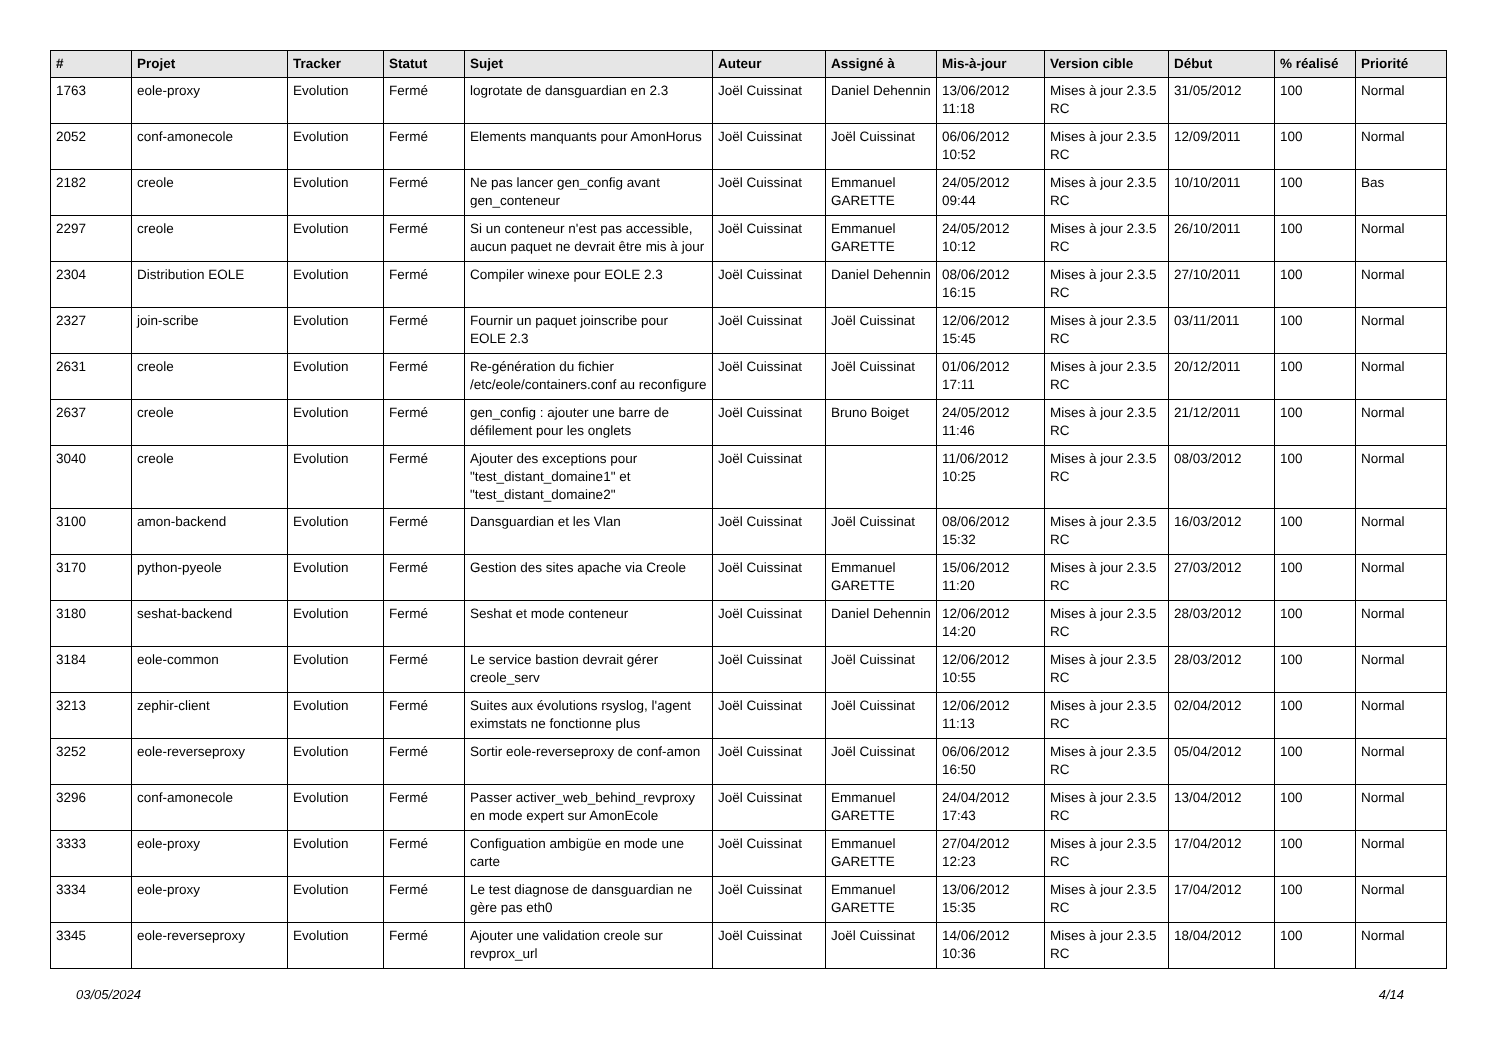| # | Projet | Tracker | Statut | Sujet | Auteur | Assigné à | Mis-à-jour | Version cible | Début | % réalisé | Priorité |
| --- | --- | --- | --- | --- | --- | --- | --- | --- | --- | --- | --- |
| 1763 | eole-proxy | Evolution | Fermé | logrotate de dansguardian en 2.3 | Joël Cuissinat | Daniel Dehennin | 13/06/2012 11:18 | Mises à jour 2.3.5 RC | 31/05/2012 | 100 | Normal |
| 2052 | conf-amonecole | Evolution | Fermé | Elements manquants pour AmonHorus | Joël Cuissinat | Joël Cuissinat | 06/06/2012 10:52 | Mises à jour 2.3.5 RC | 12/09/2011 | 100 | Normal |
| 2182 | creole | Evolution | Fermé | Ne pas lancer gen_config avant gen_conteneur | Joël Cuissinat | Emmanuel GARETTE | 24/05/2012 09:44 | Mises à jour 2.3.5 RC | 10/10/2011 | 100 | Bas |
| 2297 | creole | Evolution | Fermé | Si un conteneur n'est pas accessible, aucun paquet ne devrait être mis à jour | Joël Cuissinat | Emmanuel GARETTE | 24/05/2012 10:12 | Mises à jour 2.3.5 RC | 26/10/2011 | 100 | Normal |
| 2304 | Distribution EOLE | Evolution | Fermé | Compiler winexe pour EOLE 2.3 | Joël Cuissinat | Daniel Dehennin | 08/06/2012 16:15 | Mises à jour 2.3.5 RC | 27/10/2011 | 100 | Normal |
| 2327 | join-scribe | Evolution | Fermé | Fournir un paquet joinscribe pour EOLE 2.3 | Joël Cuissinat | Joël Cuissinat | 12/06/2012 15:45 | Mises à jour 2.3.5 RC | 03/11/2011 | 100 | Normal |
| 2631 | creole | Evolution | Fermé | Re-génération du fichier /etc/eole/containers.conf au reconfigure | Joël Cuissinat | Joël Cuissinat | 01/06/2012 17:11 | Mises à jour 2.3.5 RC | 20/12/2011 | 100 | Normal |
| 2637 | creole | Evolution | Fermé | gen_config : ajouter une barre de défilement pour les onglets | Joël Cuissinat | Bruno Boiget | 24/05/2012 11:46 | Mises à jour 2.3.5 RC | 21/12/2011 | 100 | Normal |
| 3040 | creole | Evolution | Fermé | Ajouter des exceptions pour "test_distant_domaine1" et "test_distant_domaine2" | Joël Cuissinat | | 11/06/2012 10:25 | Mises à jour 2.3.5 RC | 08/03/2012 | 100 | Normal |
| 3100 | amon-backend | Evolution | Fermé | Dansguardian et les Vlan | Joël Cuissinat | Joël Cuissinat | 08/06/2012 15:32 | Mises à jour 2.3.5 RC | 16/03/2012 | 100 | Normal |
| 3170 | python-pyeole | Evolution | Fermé | Gestion des sites apache via Creole | Joël Cuissinat | Emmanuel GARETTE | 15/06/2012 11:20 | Mises à jour 2.3.5 RC | 27/03/2012 | 100 | Normal |
| 3180 | seshat-backend | Evolution | Fermé | Seshat et mode conteneur | Joël Cuissinat | Daniel Dehennin | 12/06/2012 14:20 | Mises à jour 2.3.5 RC | 28/03/2012 | 100 | Normal |
| 3184 | eole-common | Evolution | Fermé | Le service bastion devrait gérer creole_serv | Joël Cuissinat | Joël Cuissinat | 12/06/2012 10:55 | Mises à jour 2.3.5 RC | 28/03/2012 | 100 | Normal |
| 3213 | zephir-client | Evolution | Fermé | Suites aux évolutions rsyslog, l'agent eximstats ne fonctionne plus | Joël Cuissinat | Joël Cuissinat | 12/06/2012 11:13 | Mises à jour 2.3.5 RC | 02/04/2012 | 100 | Normal |
| 3252 | eole-reverseproxy | Evolution | Fermé | Sortir eole-reverseproxy de conf-amon | Joël Cuissinat | Joël Cuissinat | 06/06/2012 16:50 | Mises à jour 2.3.5 RC | 05/04/2012 | 100 | Normal |
| 3296 | conf-amonecole | Evolution | Fermé | Passer activer_web_behind_revproxy en mode expert sur AmonEcole | Joël Cuissinat | Emmanuel GARETTE | 24/04/2012 17:43 | Mises à jour 2.3.5 RC | 13/04/2012 | 100 | Normal |
| 3333 | eole-proxy | Evolution | Fermé | Configuation ambigüe en mode une carte | Joël Cuissinat | Emmanuel GARETTE | 27/04/2012 12:23 | Mises à jour 2.3.5 RC | 17/04/2012 | 100 | Normal |
| 3334 | eole-proxy | Evolution | Fermé | Le test diagnose de dansguardian ne gère pas eth0 | Joël Cuissinat | Emmanuel GARETTE | 13/06/2012 15:35 | Mises à jour 2.3.5 RC | 17/04/2012 | 100 | Normal |
| 3345 | eole-reverseproxy | Evolution | Fermé | Ajouter une validation creole sur revprox_url | Joël Cuissinat | Joël Cuissinat | 14/06/2012 10:36 | Mises à jour 2.3.5 RC | 18/04/2012 | 100 | Normal |
03/05/2024 4/14